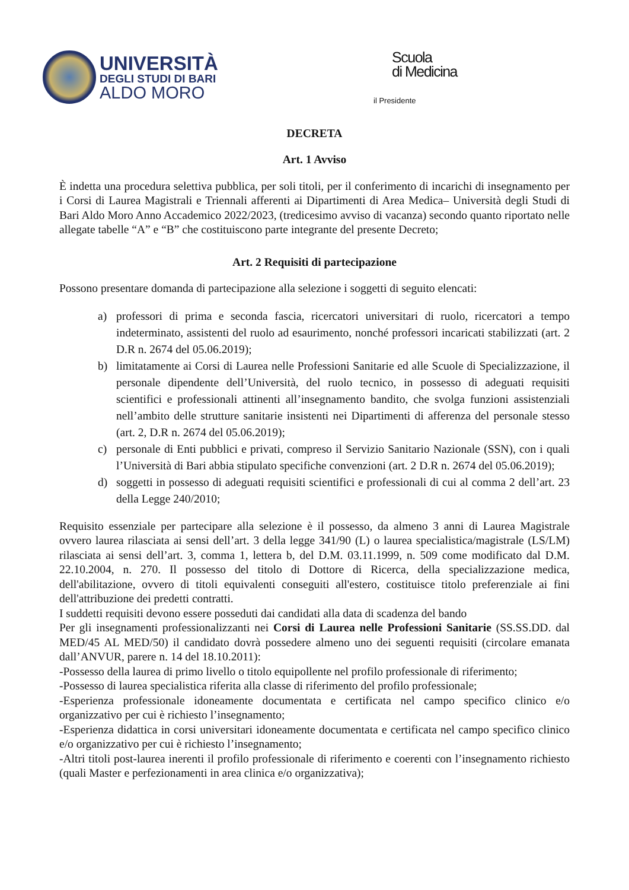UNIVERSITÀ
DEGLI STUDI DI BARI
ALDO MORO
Scuola
di Medicina
il Presidente
DECRETA
Art. 1 Avviso
È indetta una procedura selettiva pubblica, per soli titoli, per il conferimento di incarichi di insegnamento per i Corsi di Laurea Magistrali e Triennali afferenti ai Dipartimenti di Area Medica– Università degli Studi di Bari Aldo Moro Anno Accademico 2022/2023, (tredicesimo avviso di vacanza) secondo quanto riportato nelle allegate tabelle “A” e “B” che costituiscono parte integrante del presente Decreto;
Art. 2 Requisiti di partecipazione
Possono presentare domanda di partecipazione alla selezione i soggetti di seguito elencati:
a) professori di prima e seconda fascia, ricercatori universitari di ruolo, ricercatori a tempo indeterminato, assistenti del ruolo ad esaurimento, nonché professori incaricati stabilizzati (art. 2 D.R n. 2674 del 05.06.2019);
b) limitatamente ai Corsi di Laurea nelle Professioni Sanitarie ed alle Scuole di Specializzazione, il personale dipendente dell’Università, del ruolo tecnico, in possesso di adeguati requisiti scientifici e professionali attinenti all’insegnamento bandito, che svolga funzioni assistenziali nell’ambito delle strutture sanitarie insistenti nei Dipartimenti di afferenza del personale stesso (art. 2, D.R n. 2674 del 05.06.2019);
c) personale di Enti pubblici e privati, compreso il Servizio Sanitario Nazionale (SSN), con i quali l’Università di Bari abbia stipulato specifiche convenzioni (art. 2 D.R n. 2674 del 05.06.2019);
d) soggetti in possesso di adeguati requisiti scientifici e professionali di cui al comma 2 dell’art. 23 della Legge 240/2010;
Requisito essenziale per partecipare alla selezione è il possesso, da almeno 3 anni di Laurea Magistrale ovvero laurea rilasciata ai sensi dell’art. 3 della legge 341/90 (L) o laurea specialistica/magistrale (LS/LM) rilasciata ai sensi dell’art. 3, comma 1, lettera b, del D.M. 03.11.1999, n. 509 come modificato dal D.M. 22.10.2004, n. 270. Il possesso del titolo di Dottore di Ricerca, della specializzazione medica, dell'abilitazione, ovvero di titoli equivalenti conseguiti all'estero, costituisce titolo preferenziale ai fini dell'attribuzione dei predetti contratti.
I suddetti requisiti devono essere posseduti dai candidati alla data di scadenza del bando
Per gli insegnamenti professionalizzanti nei Corsi di Laurea nelle Professioni Sanitarie (SS.SS.DD. dal MED/45 AL MED/50) il candidato dovrà possedere almeno uno dei seguenti requisiti (circolare emanata dall’ANVUR, parere n. 14 del 18.10.2011):
-Possesso della laurea di primo livello o titolo equipollente nel profilo professionale di riferimento;
-Possesso di laurea specialistica riferita alla classe di riferimento del profilo professionale;
-Esperienza professionale idoneamente documentata e certificata nel campo specifico clinico e/o organizzativo per cui è richiesto l’insegnamento;
-Esperienza didattica in corsi universitari idoneamente documentata e certificata nel campo specifico clinico e/o organizzativo per cui è richiesto l’insegnamento;
-Altri titoli post-laurea inerenti il profilo professionale di riferimento e coerenti con l’insegnamento richiesto (quali Master e perfezionamenti in area clinica e/o organizzativa);